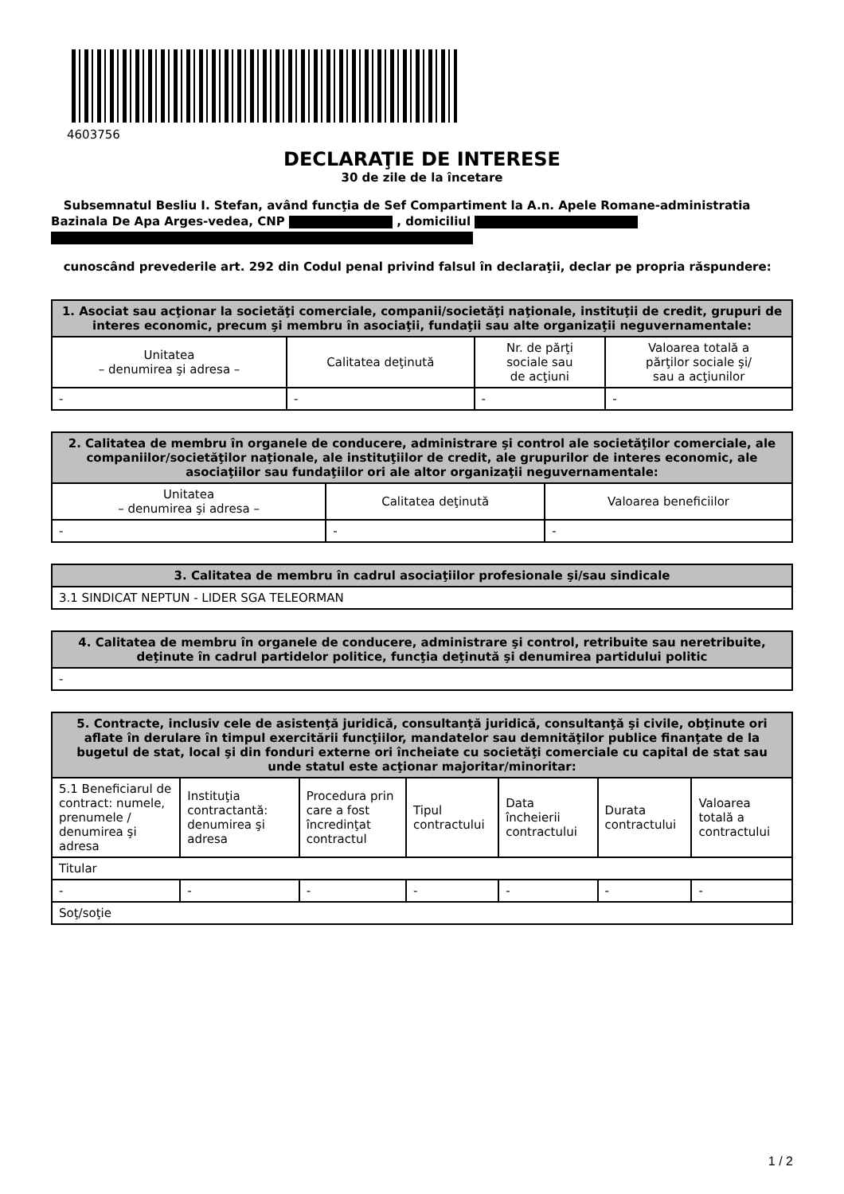4603756
DECLARAŢIE DE INTERESE
30 de zile de la încetare
Subsemnatul Besliu I. Stefan, având funcţia de Sef Compartiment la A.n. Apele Romane-administratia Bazinala De Apa Arges-vedea, CNP , domiciliul
cunoscând prevederile art. 292 din Codul penal privind falsul în declaraţii, declar pe propria răspundere:
| 1. Asociat sau acţionar la societăţi comerciale, companii/societăţi naţionale, instituţii de credit, grupuri de interes economic, precum şi membru în asociaţii, fundaţii sau alte organizaţii neguvernamentale: | | | |
| --- | --- | --- | --- |
| Unitatea – denumirea şi adresa – | Calitatea deţinută | Nr. de părţi sociale sau de acţiuni | Valoarea totală a părţilor sociale şi/ sau a acţiunilor |
| - | - | - | - |
| 2. Calitatea de membru în organele de conducere, administrare şi control ale societăţilor comerciale, ale companiilor/societăţilor naţionale, ale instituţiilor de credit, ale grupurilor de interes economic, ale asociaţiilor sau fundaţiilor ori ale altor organizaţii neguvernamentale: | | |
| --- | --- | --- |
| Unitatea – denumirea şi adresa – | Calitatea deţinută | Valoarea beneficiilor |
| - | - | - |
| 3. Calitatea de membru în cadrul asociaţiilor profesionale şi/sau sindicale |
| --- |
| 3.1 SINDICAT NEPTUN - LIDER SGA TELEORMAN |
| 4. Calitatea de membru în organele de conducere, administrare şi control, retribuite sau neretribuite, deţinute în cadrul partidelor politice, funcţia deţinută şi denumirea partidului politic |
| --- |
| - |
| 5. Contracte, inclusiv cele de asistenţă juridică, consultanţă juridică, consultanţă şi civile, obţinute ori aflate în derulare în timpul exercitării funcţiilor, mandatelor sau demnităţilor publice finanţate de la bugetul de stat, local şi din fonduri externe ori încheiate cu societăţi comerciale cu capital de stat sau unde statul este acţionar majoritar/minoritar: | | | | | | |
| --- | --- | --- | --- | --- | --- | --- |
| 5.1 Beneficiarul de contract: numele, prenumele / denumirea şi adresa | Instituţia contractantă: denumirea şi adresa | Procedura prin care a fost încredinţat contractul | Tipul contractului | Data încheierii contractului | Durata contractului | Valoarea totală a contractului |
| Titular | | | | | | |
| - | - | - | - | - | - | - |
| Soţ/soţie | | | | | | |
1 / 2